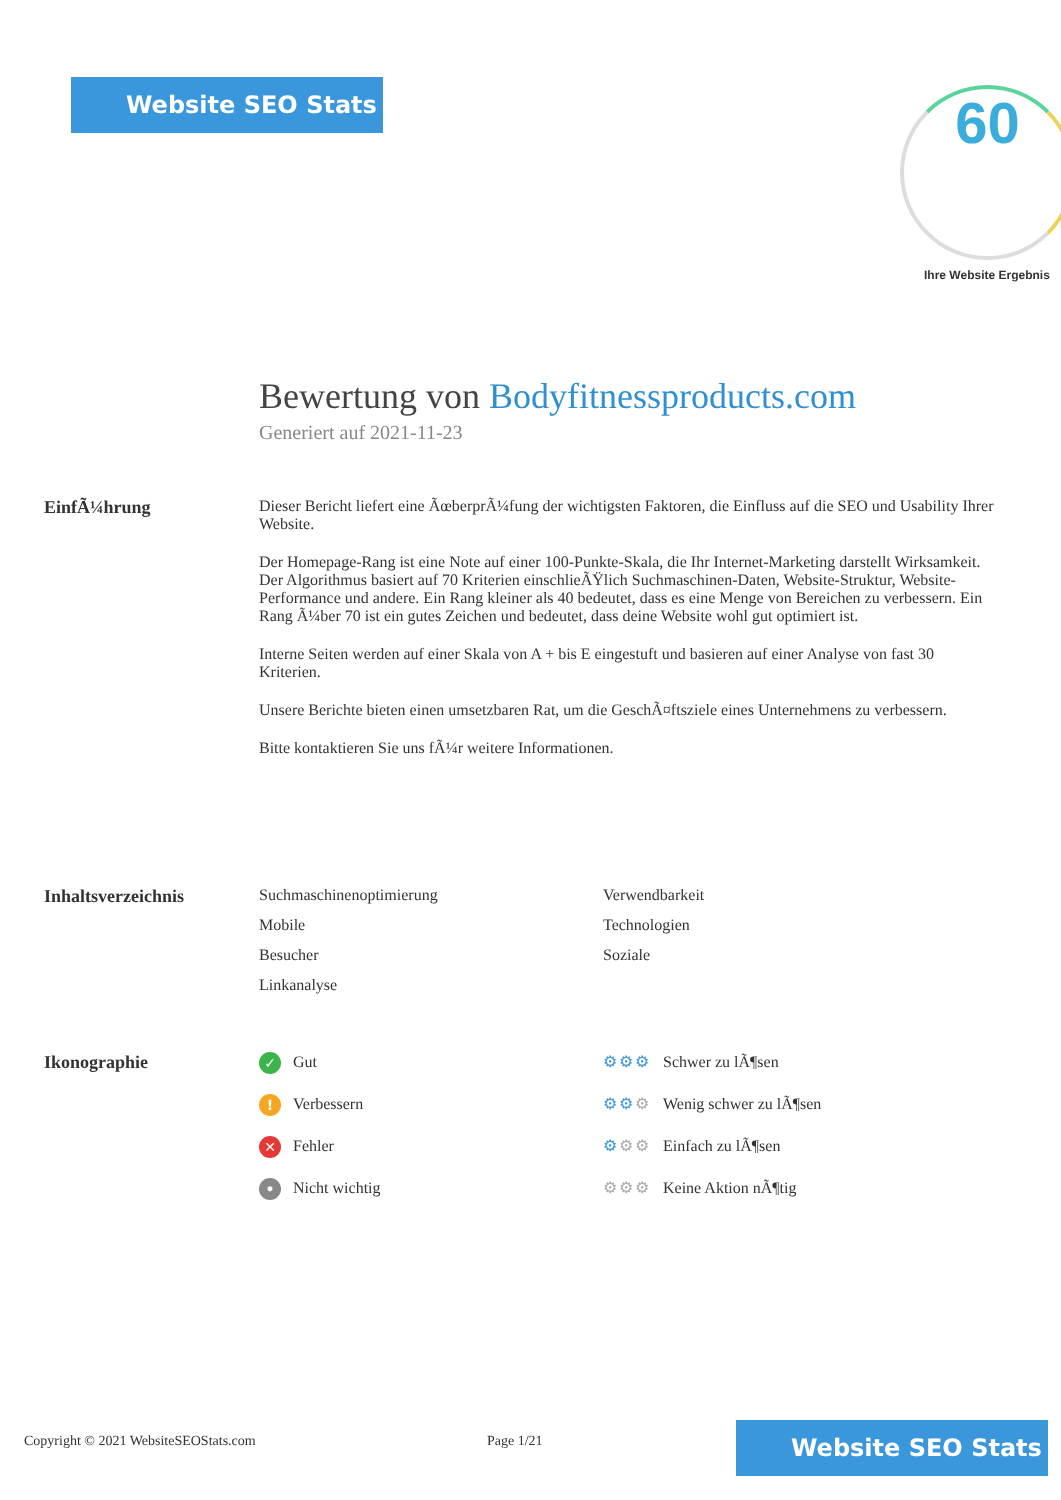Website SEO Stats 60
Ihre Website Ergebnis
Bewertung von Bodyfitnessproducts.com
Generiert auf 2021-11-23
EinfÃ¼hrung Dieser Bericht liefert eine ÃœberprÃ¼fung der wichtigsten Faktoren, die Einfluss auf die SEO und Usability Ihrer Website.
Der Homepage-Rang ist eine Note auf einer 100-Punkte-Skala, die Ihr Internet-Marketing darstellt Wirksamkeit. Der Algorithmus basiert auf 70 Kriterien einschlieÃŸlich Suchmaschinen-Daten, Website-Struktur, Website-Performance und andere. Ein Rang kleiner als 40 bedeutet, dass es eine Menge von Bereichen zu verbessern. Ein Rang Ã¼ber 70 ist ein gutes Zeichen und bedeutet, dass deine Website wohl gut optimiert ist.
Interne Seiten werden auf einer Skala von A + bis E eingestuft und basieren auf einer Analyse von fast 30 Kriterien.
Unsere Berichte bieten einen umsetzbaren Rat, um die GeschÃ¤ftsziele eines Unternehmens zu verbessern.
Bitte kontaktieren Sie uns fÃ¼r weitere Informationen.
Inhaltsverzeichnis Suchmaschinenoptimierung
Verwendbarkeit
Mobile
Technologien
Besucher
Soziale
Linkanalyse
Ikonographie
✓ Gut
⚙⚙⚙ Schwer zu lÃ¶sen
! Verbessern
⚙⚙⚙ Wenig schwer zu lÃ¶sen
✕ Fehler
⚙⚙⚙ Einfach zu lÃ¶sen
• Nicht wichtig
⚙⚙⚙ Keine Aktion nÃ¶tig
Copyright © 2021 WebsiteSEOStats.com
Page 1/21
Website SEO Stats